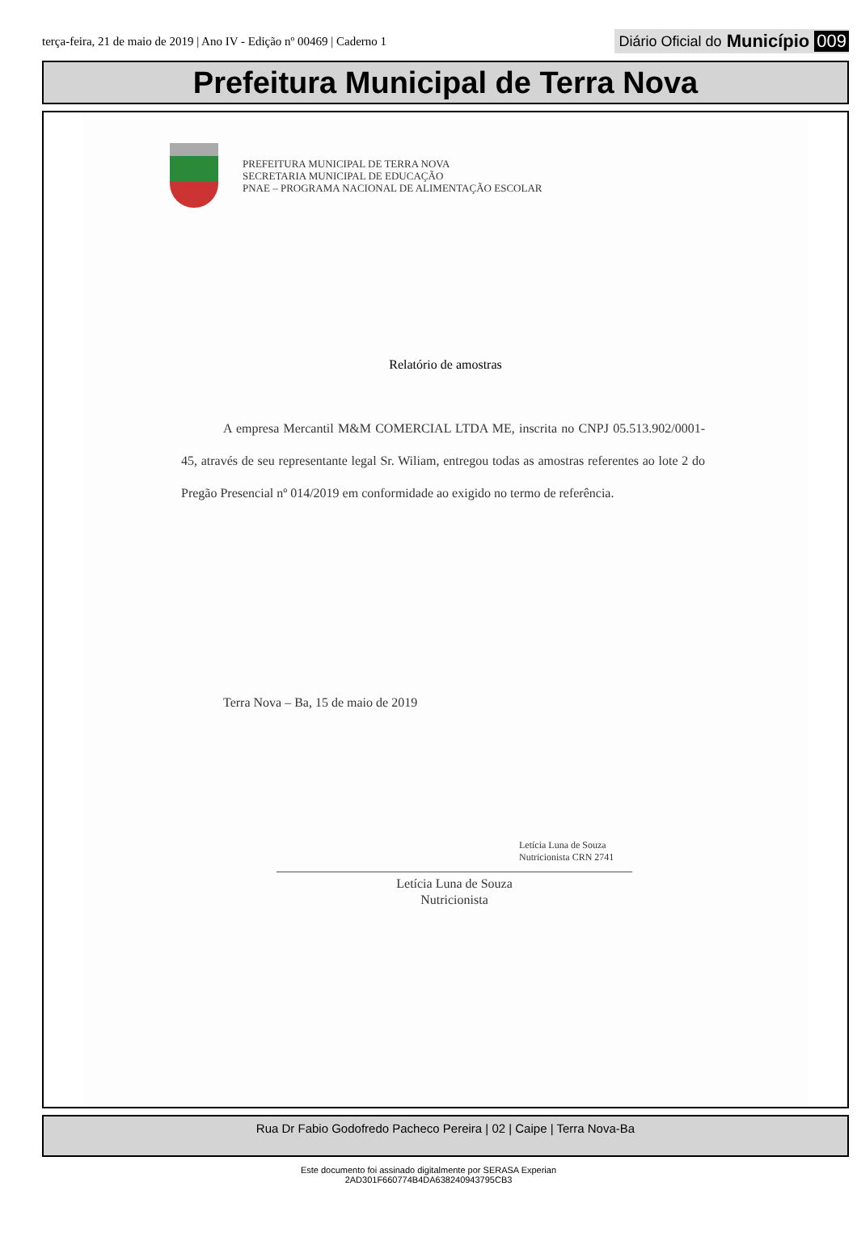terça-feira, 21 de maio de 2019 | Ano IV - Edição nº 00469 | Caderno 1
Diário Oficial do Município 009
Prefeitura Municipal de Terra Nova
PREFEITURA MUNICIPAL DE TERRA NOVA
SECRETARIA MUNICIPAL DE EDUCAÇÃO
PNAE – PROGRAMA NACIONAL DE ALIMENTAÇÃO ESCOLAR
Relatório de amostras
A empresa Mercantil M&M COMERCIAL LTDA ME, inscrita no CNPJ 05.513.902/0001-45, através de seu representante legal Sr. Wiliam, entregou todas as amostras referentes ao lote 2 do Pregão Presencial nº 014/2019 em conformidade ao exigido no termo de referência.
Terra Nova – Ba, 15 de maio de 2019
Letícia Luna de Souza
Nutricionista CRN 2741
Letícia Luna de Souza
Nutricionista
Rua Dr Fabio Godofredo Pacheco Pereira | 02 | Caipe | Terra Nova-Ba
Este documento foi assinado digitalmente por SERASA Experian
2AD301F660774B4DA638240943795CB3